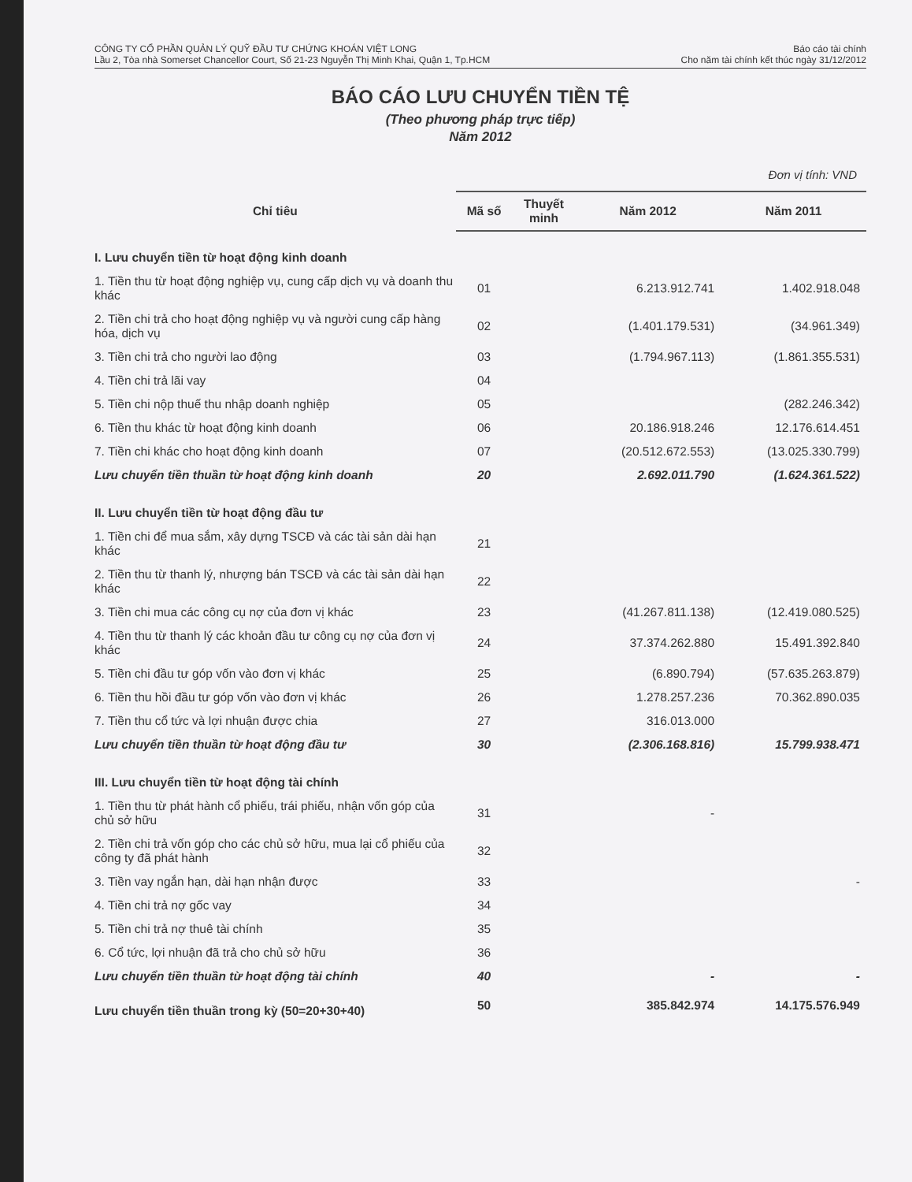CÔNG TY CỔ PHẦN QUẢN LÝ QUỸ ĐẦU TƯ CHỨNG KHOÁN VIỆT LONG
Lầu 2, Tòa nhà Somerset Chancellor Court, Số 21-23 Nguyễn Thị Minh Khai, Quận 1, Tp.HCM
Báo cáo tài chính
Cho năm tài chính kết thúc ngày 31/12/2012
BÁO CÁO LƯU CHUYỂN TIỀN TỆ
(Theo phương pháp trực tiếp)
Năm 2012
Đơn vị tính: VND
| Chỉ tiêu | Mã số | Thuyết minh | Năm 2012 | Năm 2011 |
| --- | --- | --- | --- | --- |
| I. Lưu chuyển tiền từ hoạt động kinh doanh | | | | |
| 1. Tiền thu từ hoạt động nghiệp vụ, cung cấp dịch vụ và doanh thu khác | 01 | | 6.213.912.741 | 1.402.918.048 |
| 2. Tiền chi trả cho hoạt động nghiệp vụ và người cung cấp hàng hóa, dịch vụ | 02 | | (1.401.179.531) | (34.961.349) |
| 3. Tiền chi trả cho người lao động | 03 | | (1.794.967.113) | (1.861.355.531) |
| 4. Tiền chi trả lãi vay | 04 | | | |
| 5. Tiền chi nộp thuế thu nhập doanh nghiệp | 05 | | | (282.246.342) |
| 6. Tiền thu khác từ hoạt động kinh doanh | 06 | | 20.186.918.246 | 12.176.614.451 |
| 7. Tiền chi khác cho hoạt động kinh doanh | 07 | | (20.512.672.553) | (13.025.330.799) |
| Lưu chuyển tiền thuần từ hoạt động kinh doanh | 20 | | 2.692.011.790 | (1.624.361.522) |
| II. Lưu chuyển tiền từ hoạt động đầu tư | | | | |
| 1. Tiền chi để mua sắm, xây dựng TSCĐ và các tài sản dài hạn khác | 21 | | | |
| 2. Tiền thu từ thanh lý, nhượng bán TSCĐ và các tài sản dài hạn khác | 22 | | | |
| 3. Tiền chi mua các công cụ nợ của đơn vị khác | 23 | | (41.267.811.138) | (12.419.080.525) |
| 4. Tiền thu từ thanh lý các khoản đầu tư công cụ nợ của đơn vị khác | 24 | | 37.374.262.880 | 15.491.392.840 |
| 5. Tiền chi đầu tư góp vốn vào đơn vị khác | 25 | | (6.890.794) | (57.635.263.879) |
| 6. Tiền thu hồi đầu tư góp vốn vào đơn vị khác | 26 | | 1.278.257.236 | 70.362.890.035 |
| 7. Tiền thu cổ tức và lợi nhuận được chia | 27 | | 316.013.000 | |
| Lưu chuyển tiền thuần từ hoạt động đầu tư | 30 | | (2.306.168.816) | 15.799.938.471 |
| III. Lưu chuyển tiền từ hoạt động tài chính | | | | |
| 1. Tiền thu từ phát hành cổ phiếu, trái phiếu, nhận vốn góp của chủ sở hữu | 31 | | - | |
| 2. Tiền chi trả vốn góp cho các chủ sở hữu, mua lại cổ phiếu của công ty đã phát hành | 32 | | | |
| 3. Tiền vay ngắn hạn, dài hạn nhận được | 33 | | | - |
| 4. Tiền chi trả nợ gốc vay | 34 | | | |
| 5. Tiền chi trả nợ thuê tài chính | 35 | | | |
| 6. Cổ tức, lợi nhuận đã trả cho chủ sở hữu | 36 | | | |
| Lưu chuyển tiền thuần từ hoạt động tài chính | 40 | | - | - |
| Lưu chuyển tiền thuần trong kỳ (50=20+30+40) | 50 | | 385.842.974 | 14.175.576.949 |